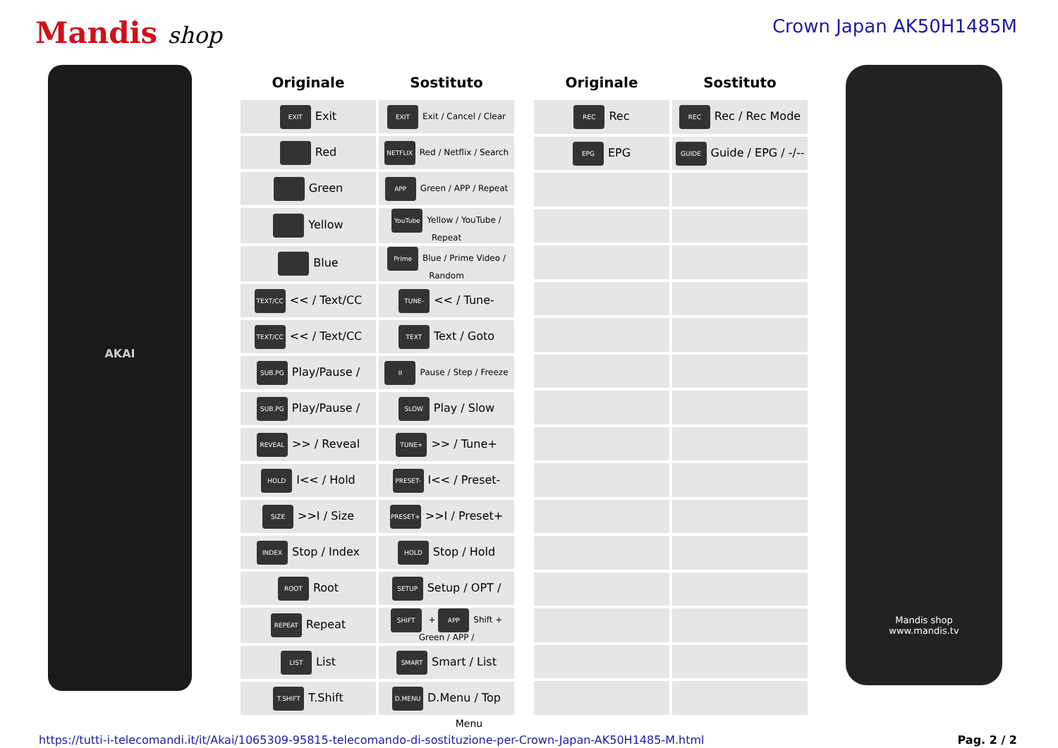Mandis shop
Crown Japan AK50H1485M
AKAI
| Originale | Sostituto |
| --- | --- |
| EXIT Exit | EXIT Exit / Cancel / Clear |
| Red | NETFLIX Red / Netflix / Search |
| Green | APP Green / APP / Repeat |
| Yellow | YouTube Yellow / YouTube / Repeat |
| Blue | Prime Blue / Prime Video / Random |
| TEXT/CC << / Text/CC | TUNE- << / Tune- |
| TEXT/CC << / Text/CC | TEXT Text / Goto |
| SUB.PG Play/Pause / | II Pause / Step / Freeze |
| SUB.PG Play/Pause / | SLOW Play / Slow |
| REVEAL >> / Reveal | TUNE+ >> / Tune+ |
| HOLD I<< / Hold | PRESET- I<< / Preset- |
| SIZE >>I / Size | PRESET+ >>I / Preset+ |
| INDEX Stop / Index | HOLD Stop / Hold |
| ROOT Root | SETUP Setup / OPT / |
| REPEAT Repeat | SHIFT + APP Shift + Green / APP / |
| LIST List | SMART Smart / List |
| T.SHIFT T.Shift | D.MENU D.Menu / Top |
| Originale | Sostituto |
| --- | --- |
| REC Rec | REC MODE Rec / Rec Mode |
| EPG EPG | GUIDE Guide / EPG / -/-- |
Mandis shop
www.mandis.tv
Menu
https://tutti-i-telecomandi.it/it/Akai/1065309-95815-telecomando-di-sostituzione-per-Crown-Japan-AK50H1485-M.html Pag. 2 / 2